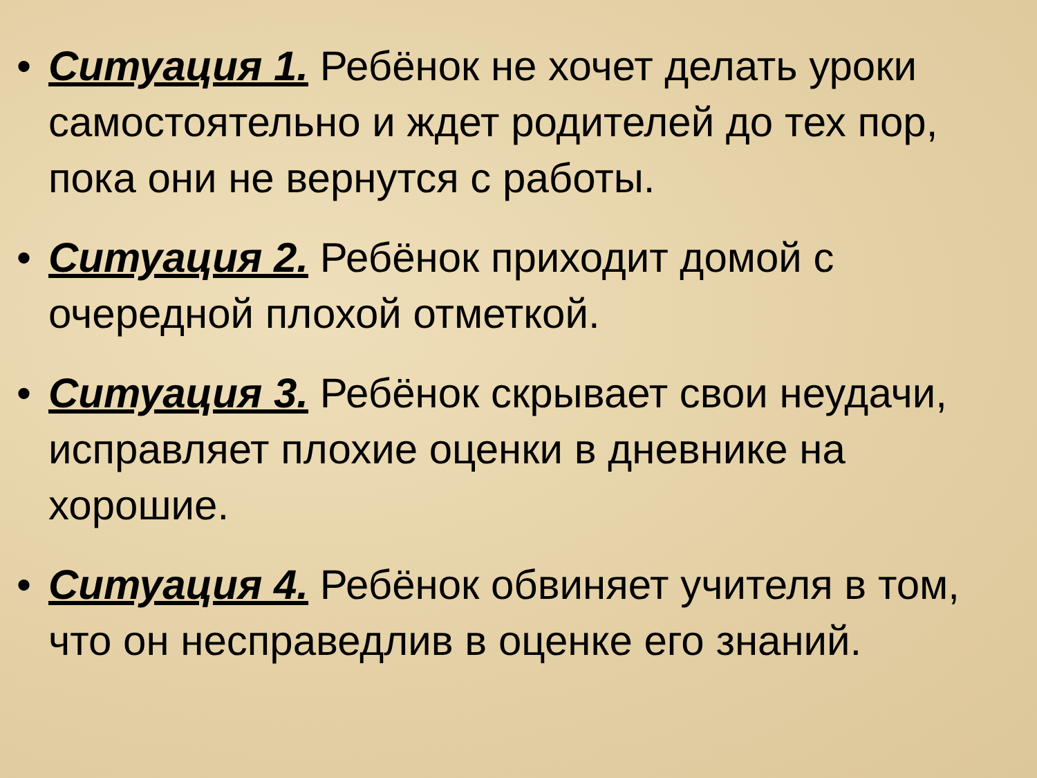• Ситуация 1. Ребёнок не хочет делать уроки самостоятельно и ждет родителей до тех пор, пока они не вернутся с работы.
• Ситуация 2. Ребёнок приходит домой с очередной плохой отметкой.
• Ситуация 3. Ребёнок скрывает свои неудачи, исправляет плохие оценки в дневнике на хорошие.
• Ситуация 4. Ребёнок обвиняет учителя в том, что он несправедлив в оценке его знаний.